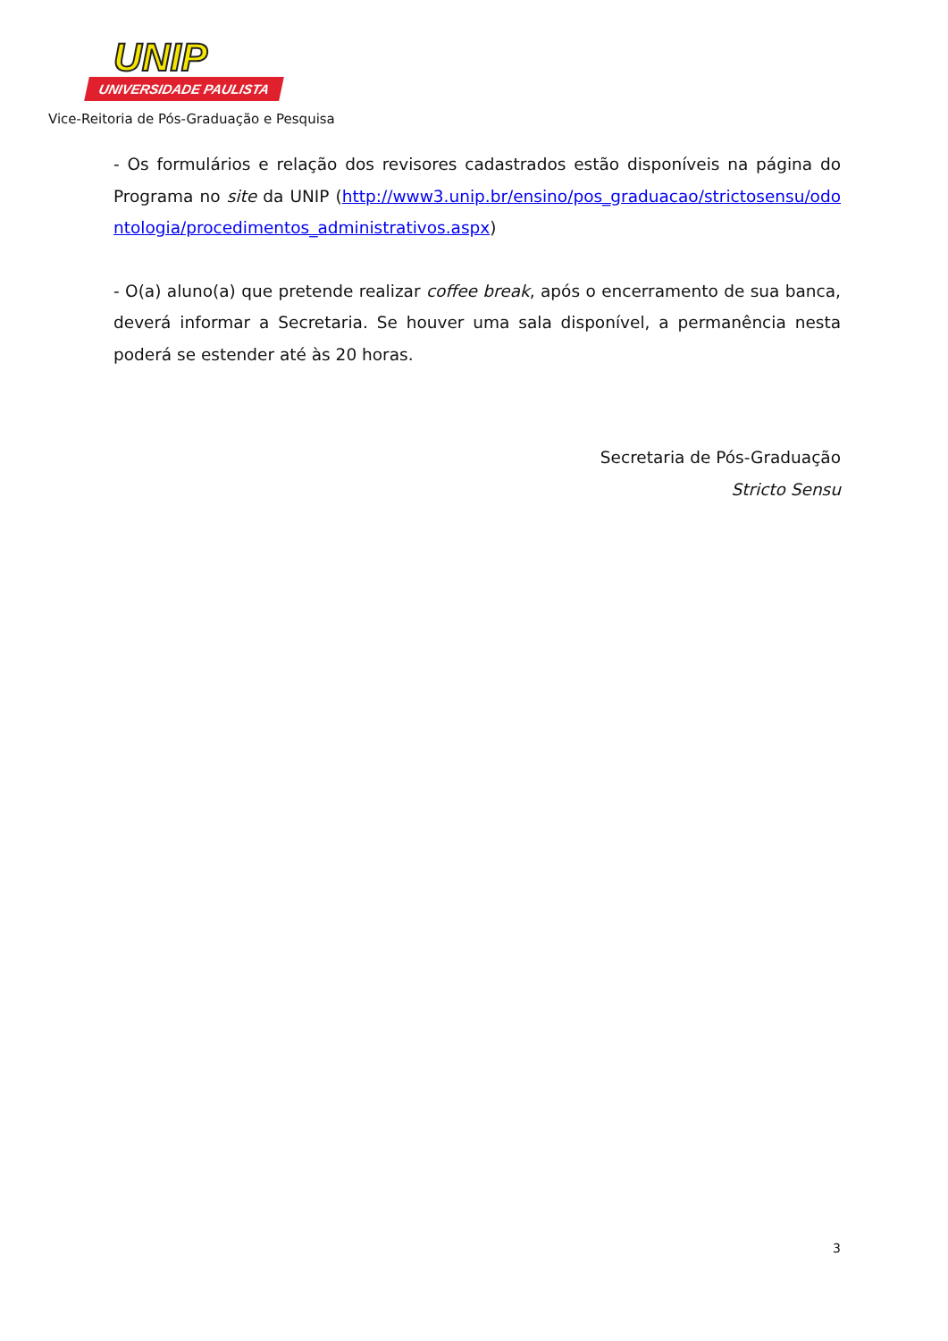UNIP
UNIVERSIDADE PAULISTA
Vice-Reitoria de Pós-Graduação e Pesquisa
- Os formulários e relação dos revisores cadastrados estão disponíveis na página do Programa no site da UNIP (http://www3.unip.br/ensino/pos_graduacao/strictosensu/odontologia/procedimentos_administrativos.aspx)
- O(a) aluno(a) que pretende realizar coffee break, após o encerramento de sua banca, deverá informar a Secretaria. Se houver uma sala disponível, a permanência nesta poderá se estender até às 20 horas.
Secretaria de Pós-Graduação
Stricto Sensu
3